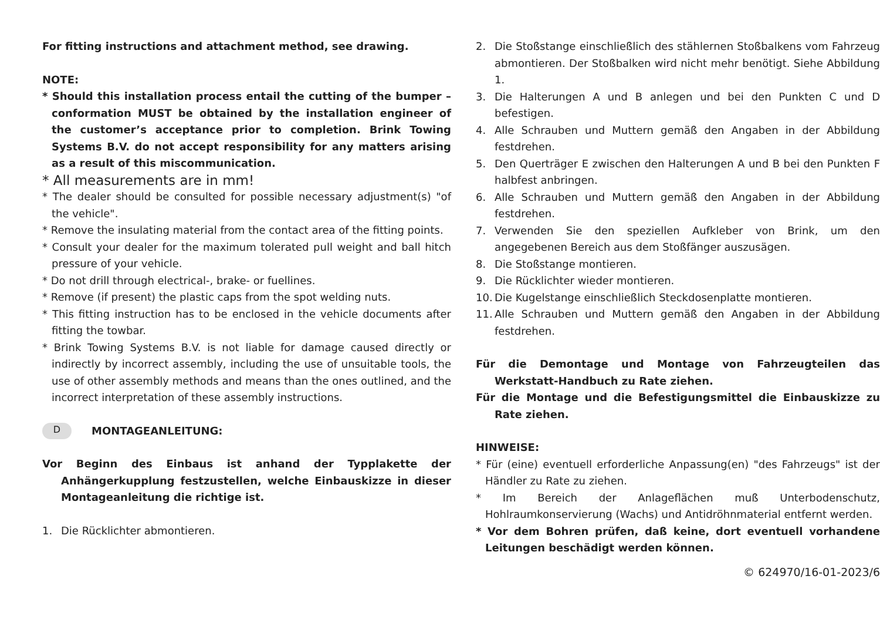For fitting instructions and attachment method, see drawing.
NOTE:
* Should this installation process entail the cutting of the bumper – conformation MUST be obtained by the installation engineer of the customer’s acceptance prior to completion. Brink Towing Systems B.V. do not accept responsibility for any matters arising as a result of this miscommunication.
* All measurements are in mm!
* The dealer should be consulted for possible necessary adjustment(s) "of the vehicle".
* Remove the insulating material from the contact area of the fitting points.
* Consult your dealer for the maximum tolerated pull weight and ball hitch pressure of your vehicle.
* Do not drill through electrical-, brake- or fuellines.
* Remove (if present) the plastic caps from the spot welding nuts.
* This fitting instruction has to be enclosed in the vehicle documents after fitting the towbar.
* Brink Towing Systems B.V. is not liable for damage caused directly or indirectly by incorrect assembly, including the use of unsuitable tools, the use of other assembly methods and means than the ones outlined, and the incorrect interpretation of these assembly instructions.
D MONTAGEANLEITUNG:
Vor Beginn des Einbaus ist anhand der Typplakette der Anhängerkupplung festzustellen, welche Einbauskizze in dieser Montageanleitung die richtige ist.
1. Die Rücklichter abmontieren.
2. Die Stoßstange einschließlich des stählernen Stoßbalkens vom Fahrzeug abmontieren. Der Stoßbalken wird nicht mehr benötigt. Siehe Abbildung 1.
3. Die Halterungen A und B anlegen und bei den Punkten C und D befestigen.
4. Alle Schrauben und Muttern gemäß den Angaben in der Abbildung festdrehen.
5. Den Querträger E zwischen den Halterungen A und B bei den Punkten F halbfest anbringen.
6. Alle Schrauben und Muttern gemäß den Angaben in der Abbildung festdrehen.
7. Verwenden Sie den speziellen Aufkleber von Brink, um den angegebenen Bereich aus dem Stoßfänger auszusägen.
8. Die Stoßstange montieren.
9. Die Rücklichter wieder montieren.
10.
Die Kugelstange einschließlich Steckdosenplatte montieren.
11.
Alle Schrauben und Muttern gemäß den Angaben in der Abbildung festdrehen.
Für die Demontage und Montage von Fahrzeugteilen das Werkstatt-Handbuch zu Rate ziehen.
Für die Montage und die Befestigungsmittel die Einbauskizze zu Rate ziehen.
HINWEISE:
* Für (eine) eventuell erforderliche Anpassung(en) "des Fahrzeugs" ist der Händler zu Rate zu ziehen.
* Im Bereich der Anlageflächen muß Unterbodenschutz, Hohlraumkonservierung (Wachs) und Antidröhnmaterial entfernt werden.
* Vor dem Bohren prüfen, daß keine, dort eventuell vorhandene Leitungen beschädigt werden können.
© 624970/16-01-2023/6